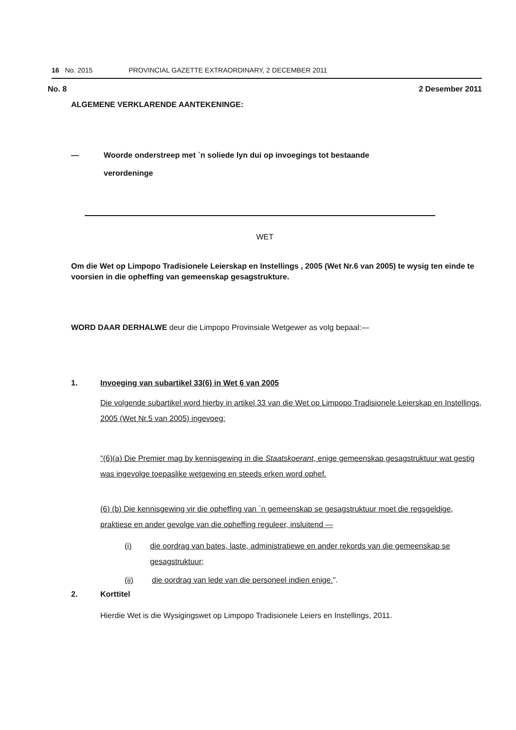16 No. 2015 PROVINCIAL GAZETTE EXTRAORDINARY, 2 DECEMBER 2011
No. 8 2 Desember 2011
ALGEMENE VERKLARENDE AANTEKENINGE:
— Woorde onderstreep met `n soliede lyn dui op invoegings tot bestaande
verordeninge
WET
Om die Wet op Limpopo Tradisionele Leierskap en Instellings , 2005 (Wet Nr.6 van 2005) te wysig ten einde te voorsien in die opheffing van gemeenskap gesagstrukture.
WORD DAAR DERHALWE deur die Limpopo Provinsiale Wetgewer as volg bepaal:—
1. Invoeging van subartikel 33(6) in Wet 6 van 2005
Die volgende subartikel word hierby in artikel 33 van die Wet op Limpopo Tradisionele Leierskap en Instellings, 2005 (Wet Nr.5 van 2005) ingevoeg:
"(6)(a) Die Premier mag by kennisgewing in die Staatskoerant, enige gemeenskap gesagstruktuur wat gestig was ingevolge toepaslike wetgewing en steeds erken word ophef.
(6) (b) Die kennisgewing vir die opheffing van `n gemeenskap se gesagstruktuur moet die regsgeldige, praktiese en ander gevolge van die opheffing reguleer, insluitend —
(i) die oordrag van bates, laste, administratiewe en ander rekords van die gemeenskap se gesagstruktuur;
(ii) die oordrag van lede van die personeel indien enige.".
2. Korttitel
Hierdie Wet is die Wysigingswet op Limpopo Tradisionele Leiers en Instellings, 2011.